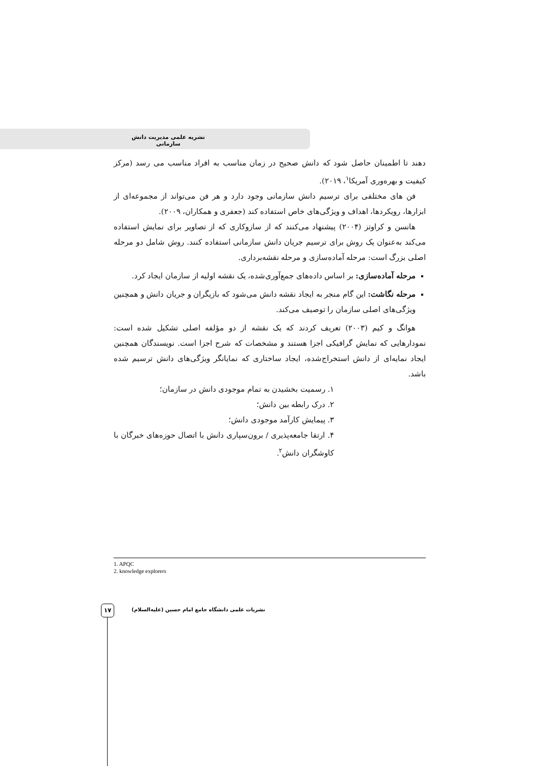نشریه علمی مدیریت دانش سازمانی
دهند تا اطمینان حاصل شود که دانش صحیح در زمان مناسب به افراد مناسب می رسد (مرکز کیفیت و بهره‌وری آمریکا<sup>۱</sup>، ۲۰۱۹).
فن های مختلفی برای ترسیم دانش سازمانی وجود دارد و هر فن می‌تواند از مجموعه‌ای از ابزارها، رویکردها، اهداف و ویژگی‌های خاص استفاده کند (جعفری و همکاران، ۲۰۰۹).
هانسن و کراوتز (۲۰۰۴) پیشنهاد می‌کنند که از سازوکاری که از تصاویر برای نمایش استفاده می‌کند به‌عنوان یک روش برای ترسیم جریان دانش سازمانی استفاده کنند. روش شامل دو مرحله اصلی بزرگ است: مرحله آماده‌سازی و مرحله نقشه‌برداری.
مرحله آماده‌سازی: بر اساس داده‌های جمع‌آوری‌شده، یک نقشه اولیه از سازمان ایجاد کرد.
مرحله نگاشت: این گام منجر به ایجاد نقشه دانش می‌شود که بازیگران و جریان دانش و همچنین ویژگی‌های اصلی سازمان را توصیف می‌کند.
هوانگ و کیم (۲۰۰۳) تعریف کردند که یک نقشه از دو مؤلفه اصلی تشکیل شده است: نمودارهایی که نمایش گرافیکی اجزا هستند و مشخصات که شرح اجزا است. نویسندگان همچنین ایجاد نمایه‌ای از دانش استخراج‌شده، ایجاد ساختاری که نمایانگر ویژگی‌های دانش ترسیم شده باشد.
۱. رسمیت بخشیدن به تمام موجودی دانش در سازمان؛
۲. درک رابطه بین دانش؛
۳. پیمایش کارآمد موجودی دانش؛
۴. ارتقا جامعه‌پذیری / برون‌سپاری دانش با اتصال حوزه‌های خبرگان با کاوشگران دانش<sup>۲</sup>.
1. APQC
2. knowledge explorers
۱۷
نشریات علمی دانشگاه جامع امام حسین (علیه‌السلام)